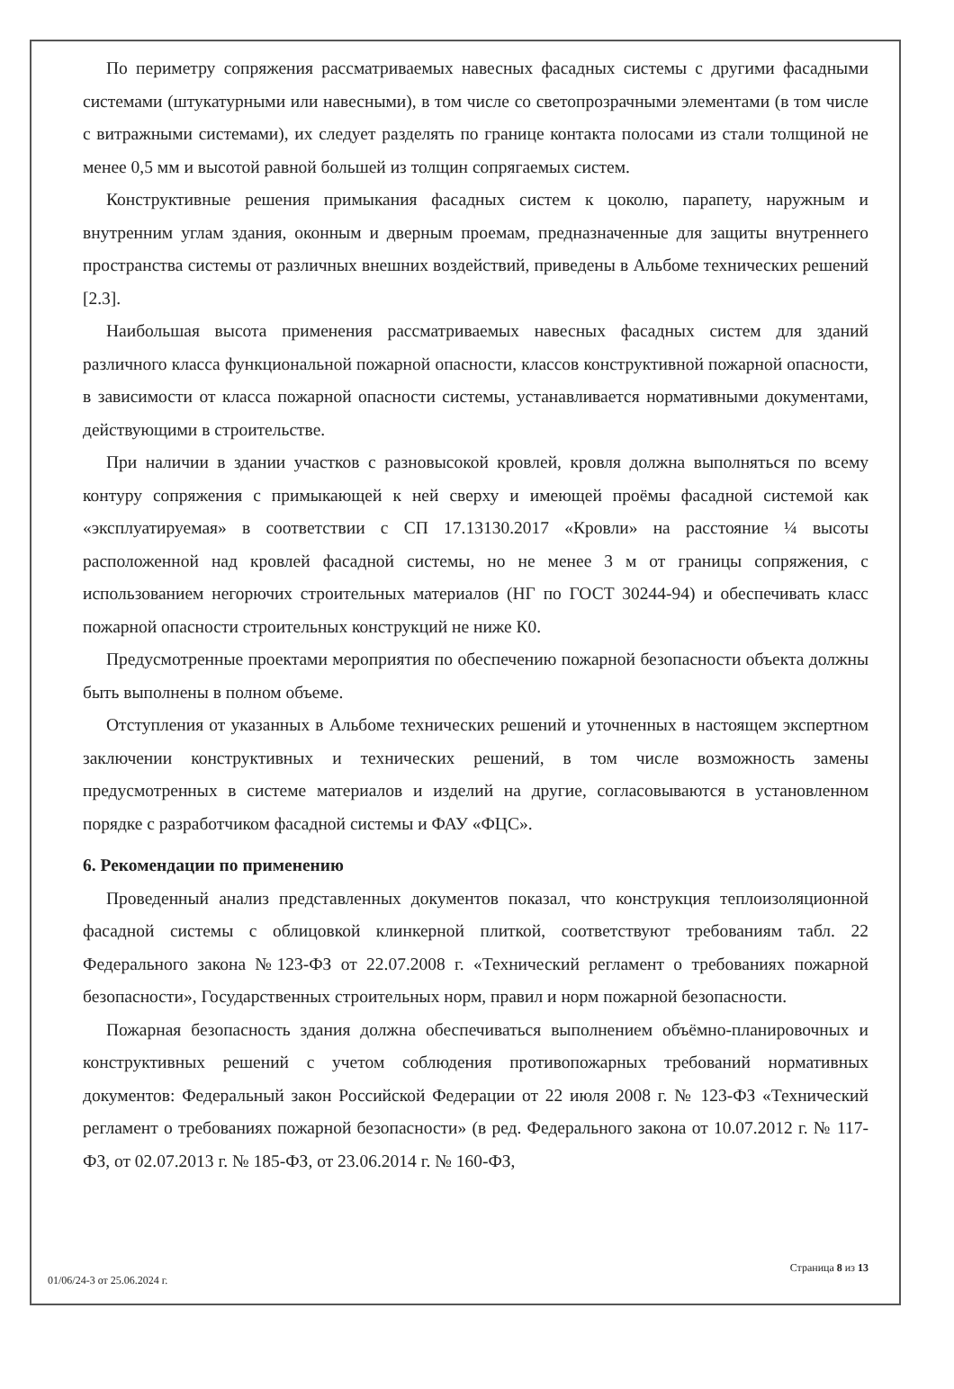По периметру сопряжения рассматриваемых навесных фасадных системы с другими фасадными системами (штукатурными или навесными), в том числе со светопрозрачными элементами (в том числе с витражными системами), их следует разделять по границе контакта полосами из стали толщиной не менее 0,5 мм и высотой равной большей из толщин сопрягаемых систем.
Конструктивные решения примыкания фасадных систем к цоколю, парапету, наружным и внутренним углам здания, оконным и дверным проемам, предназначенные для защиты внутреннего пространства системы от различных внешних воздействий, приведены в Альбоме технических решений [2.3].
Наибольшая высота применения рассматриваемых навесных фасадных систем для зданий различного класса функциональной пожарной опасности, классов конструктивной пожарной опасности, в зависимости от класса пожарной опасности системы, устанавливается нормативными документами, действующими в строительстве.
При наличии в здании участков с разновысокой кровлей, кровля должна выполняться по всему контуру сопряжения с примыкающей к ней сверху и имеющей проёмы фасадной системой как «эксплуатируемая» в соответствии с СП 17.13130.2017 «Кровли» на расстояние ¼ высоты расположенной над кровлей фасадной системы, но не менее 3 м от границы сопряжения, с использованием негорючих строительных материалов (НГ по ГОСТ 30244-94) и обеспечивать класс пожарной опасности строительных конструкций не ниже К0.
Предусмотренные проектами мероприятия по обеспечению пожарной безопасности объекта должны быть выполнены в полном объеме.
Отступления от указанных в Альбоме технических решений и уточненных в настоящем экспертном заключении конструктивных и технических решений, в том числе возможность замены предусмотренных в системе материалов и изделий на другие, согласовываются в установленном порядке с разработчиком фасадной системы и ФАУ «ФЦС».
6. Рекомендации по применению
Проведенный анализ представленных документов показал, что конструкция теплоизоляционной фасадной системы с облицовкой клинкерной плиткой, соответствуют требованиям табл. 22 Федерального закона №123-ФЗ от 22.07.2008 г. «Технический регламент о требованиях пожарной безопасности», Государственных строительных норм, правил и норм пожарной безопасности.
Пожарная безопасность здания должна обеспечиваться выполнением объёмно-планировочных и конструктивных решений с учетом соблюдения противопожарных требований нормативных документов: Федеральный закон Российской Федерации от 22 июля 2008 г. № 123-ФЗ «Технический регламент о требованиях пожарной безопасности» (в ред. Федерального закона от 10.07.2012 г. № 117-ФЗ, от 02.07.2013 г. № 185-ФЗ, от 23.06.2014 г. № 160-ФЗ,
01/06/24-3 от 25.06.2024 г. Страница 8 из 13